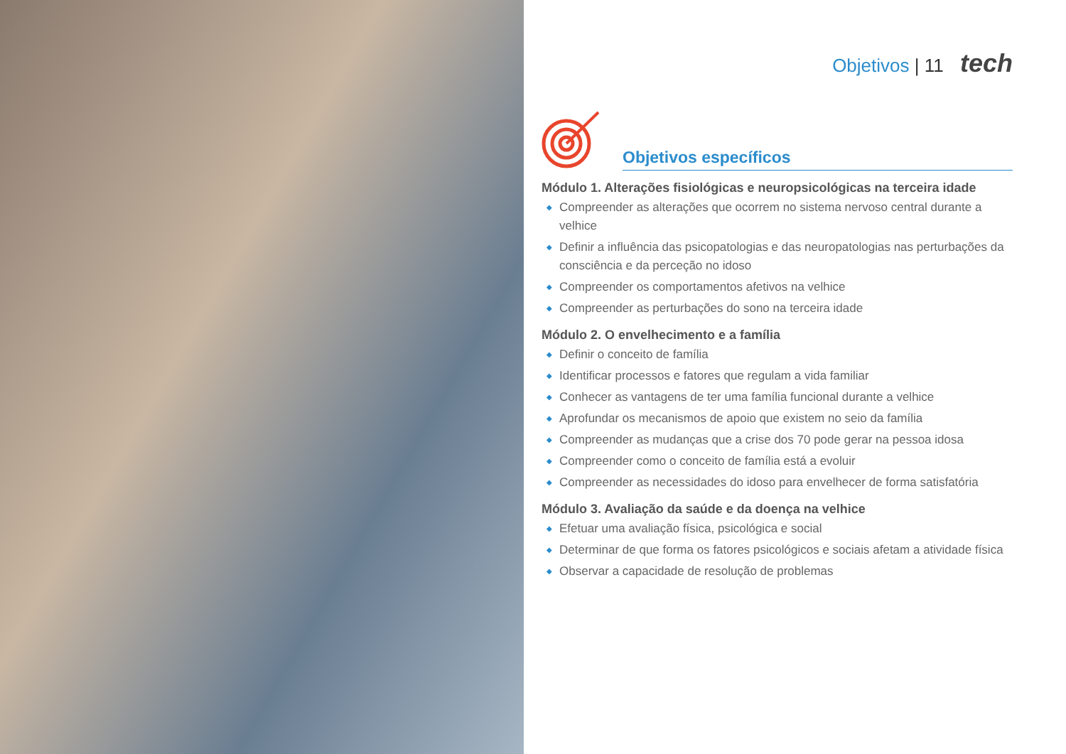Objetivos | 11 tech
Objetivos específicos
Módulo 1. Alterações fisiológicas e neuropsicológicas na terceira idade
◆ Compreender as alterações que ocorrem no sistema nervoso central durante a velhice
◆ Definir a influência das psicopatologias e das neuropatologias nas perturbações da consciência e da perceção no idoso
◆ Compreender os comportamentos afetivos na velhice
◆ Compreender as perturbações do sono na terceira idade
Módulo 2. O envelhecimento e a família
◆ Definir o conceito de família
◆ Identificar processos e fatores que regulam a vida familiar
◆ Conhecer as vantagens de ter uma família funcional durante a velhice
◆ Aprofundar os mecanismos de apoio que existem no seio da família
◆ Compreender as mudanças que a crise dos 70 pode gerar na pessoa idosa
◆ Compreender como o conceito de família está a evoluir
◆ Compreender as necessidades do idoso para envelhecer de forma satisfatória
Módulo 3. Avaliação da saúde e da doença na velhice
◆ Efetuar uma avaliação física, psicológica e social
◆ Determinar de que forma os fatores psicológicos e sociais afetam a atividade física
◆ Observar a capacidade de resolução de problemas